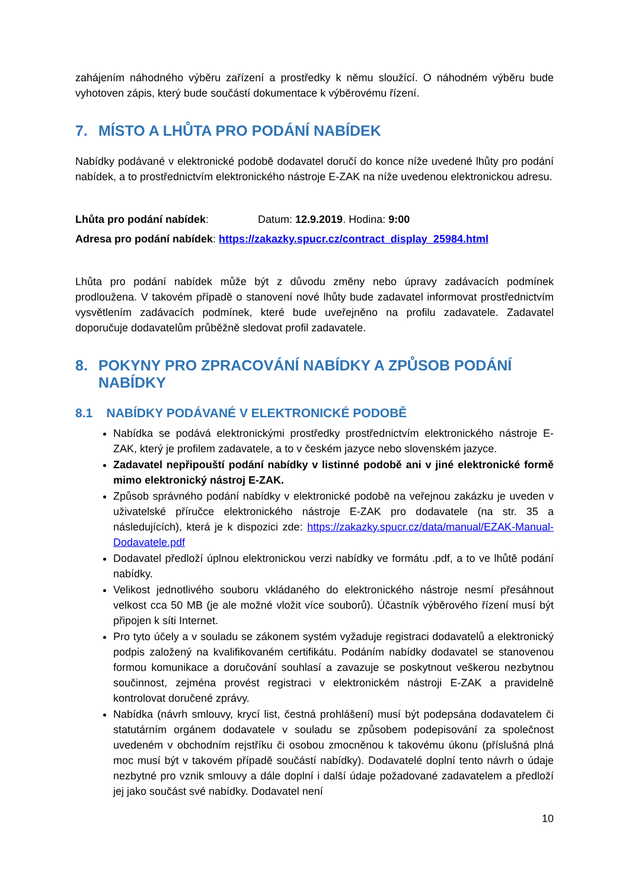zahájením náhodného výběru zařízení a prostředky k němu sloužící. O náhodném výběru bude vyhotoven zápis, který bude součástí dokumentace k výběrovému řízení.
7. MÍSTO A LHŮTA PRO PODÁNÍ NABÍDEK
Nabídky podávané v elektronické podobě dodavatel doručí do konce níže uvedené lhůty pro podání nabídek, a to prostřednictvím elektronického nástroje E-ZAK na níže uvedenou elektronickou adresu.
Lhůta pro podání nabídek: Datum: 12.9.2019. Hodina: 9:00
Adresa pro podání nabídek: https://zakazky.spucr.cz/contract_display_25984.html
Lhůta pro podání nabídek může být z důvodu změny nebo úpravy zadávacích podmínek prodloužena. V takovém případě o stanovení nové lhůty bude zadavatel informovat prostřednictvím vysvětlením zadávacích podmínek, které bude uveřejněno na profilu zadavatele. Zadavatel doporučuje dodavatelům průběžně sledovat profil zadavatele.
8. POKYNY PRO ZPRACOVÁNÍ NABÍDKY A ZPŮSOB PODÁNÍ
NABÍDKY
8.1 NABÍDKY PODÁVANÉ V ELEKTRONICKÉ PODOBĚ
Nabídka se podává elektronickými prostředky prostřednictvím elektronického nástroje E-ZAK, který je profilem zadavatele, a to v českém jazyce nebo slovenském jazyce.
Zadavatel nepřipouští podání nabídky v listinné podobě ani v jiné elektronické formě mimo elektronický nástroj E-ZAK.
Způsob správného podání nabídky v elektronické podobě na veřejnou zakázku je uveden v uživatelské příručce elektronického nástroje E-ZAK pro dodavatele (na str. 35 a následujících), která je k dispozici zde: https://zakazky.spucr.cz/data/manual/EZAK-Manual-Dodavatele.pdf
Dodavatel předloží úplnou elektronickou verzi nabídky ve formátu .pdf, a to ve lhůtě podání nabídky.
Velikost jednotlivého souboru vkládaného do elektronického nástroje nesmí přesáhnout velkost cca 50 MB (je ale možné vložit více souborů). Účastník výběrového řízení musí být připojen k síti Internet.
Pro tyto účely a v souladu se zákonem systém vyžaduje registraci dodavatelů a elektronický podpis založený na kvalifikovaném certifikátu. Podáním nabídky dodavatel se stanovenou formou komunikace a doručování souhlasí a zavazuje se poskytnout veškerou nezbytnou součinnost, zejména provést registraci v elektronickém nástroji E-ZAK a pravidelně kontrolovat doručené zprávy.
Nabídka (návrh smlouvy, krycí list, čestná prohlášení) musí být podepsána dodavatelem či statutárním orgánem dodavatele v souladu se způsobem podepisování za společnost uvedeném v obchodním rejstříku či osobou zmocněnou k takovému úkonu (příslušná plná moc musí být v takovém případě součástí nabídky). Dodavatelé doplní tento návrh o údaje nezbytné pro vznik smlouvy a dále doplní i další údaje požadované zadavatelem a předloží jej jako součást své nabídky. Dodavatel není
10